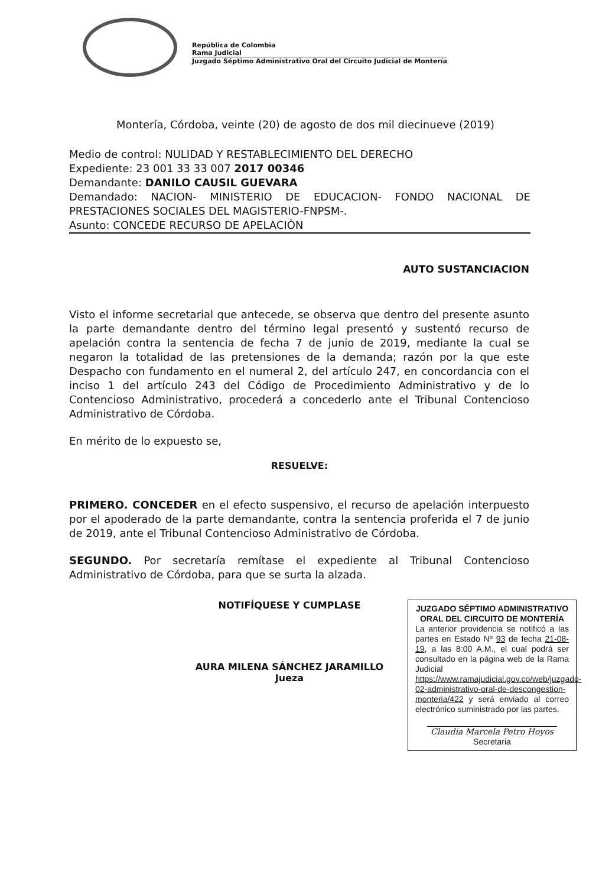República de Colombia
Rama Judicial
Juzgado Séptimo Administrativo Oral del Circuito Judicial de Montería
Montería, Córdoba, veinte (20) de agosto de dos mil diecinueve (2019)
Medio de control: NULIDAD Y RESTABLECIMIENTO DEL DERECHO
Expediente: 23 001 33 33 007 2017 00346
Demandante: DANILO CAUSIL GUEVARA
Demandado: NACION- MINISTERIO DE EDUCACION- FONDO NACIONAL DE PRESTACIONES SOCIALES DEL MAGISTERIO-FNPSM-.
Asunto: CONCEDE RECURSO DE APELACIÒN
AUTO SUSTANCIACION
Visto el informe secretarial que antecede, se observa que dentro del presente asunto la parte demandante dentro del término legal presentó y sustentó recurso de apelación contra la sentencia de fecha 7 de junio de 2019, mediante la cual se negaron la totalidad de las pretensiones de la demanda; razón por la que este Despacho con fundamento en el numeral 2, del artículo 247, en concordancia con el inciso 1 del artículo 243 del Código de Procedimiento Administrativo y de lo Contencioso Administrativo, procederá a concederlo ante el Tribunal Contencioso Administrativo de Córdoba.
En mérito de lo expuesto se,
RESUELVE:
PRIMERO. CONCEDER en el efecto suspensivo, el recurso de apelación interpuesto por el apoderado de la parte demandante, contra la sentencia proferida el 7 de junio de 2019, ante el Tribunal Contencioso Administrativo de Córdoba.
SEGUNDO. Por secretaría remítase el expediente al Tribunal Contencioso Administrativo de Córdoba, para que se surta la alzada.
NOTIFÍQUESE Y CUMPLASE
AURA MILENA SÁNCHEZ JARAMILLO
Jueza
JUZGADO SÉPTIMO ADMINISTRATIVO ORAL DEL CIRCUITO DE MONTERÍA
La anterior providencia se notificó a las partes en Estado Nº 93 de fecha 21-08-19, a las 8:00 A.M., el cual podrá ser consultado en la página web de la Rama Judicial https://www.ramajudicial.gov.co/web/juzgado-02-administrativo-oral-de-descongestion-monteria/422 y será enviado al correo electrónico suministrado por las partes.
Claudia Marcela Petro Hoyos
Secretaria